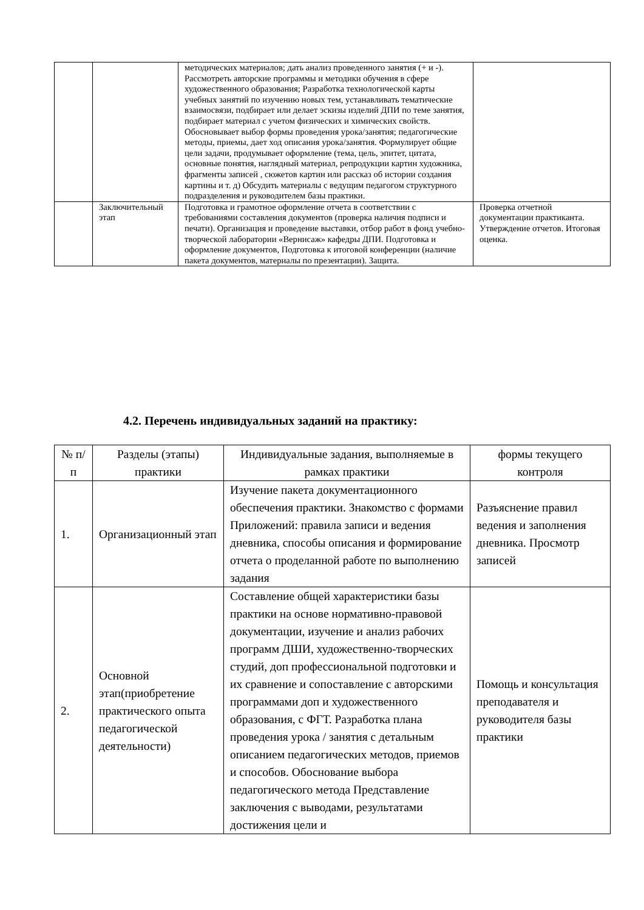| | | методических материалов; дать анализ проведенного занятия (+ и -). Рассмотреть авторские программы и методики обучения в сфере художественного образования; Разработка технологической карты учебных занятий по изучению новых тем, устанавливать тематические взаимосвязи, подбирает или делает эскизы изделий ДПИ по теме занятия, подбирает материал с учетом физических и химических свойств. Обосновывает выбор формы проведения урока/занятия; педагогические методы, приемы, дает ход описания урока/занятия. Формулирует общие цели задачи, продумывает оформление (тема, цель, эпитет, цитата, основные понятия, наглядный материал, репродукции картин художника, фрагменты записей , сюжетов картин или рассказ об истории создания картины и т. д) Обсудить материалы с ведущим педагогом структурного подразделения и руководителем базы практики. | |
| | Заключительный этап | Подготовка и грамотное оформление отчета в соответствии с требованиями составления документов (проверка наличия подписи и печати). Организация и проведение выставки, отбор работ в фонд учебно-творческой лаборатории «Вернисаж» кафедры ДПИ. Подготовка и оформление документов, Подготовка к итоговой конференции (наличие пакета документов, материалы по презентации). Защита. | Проверка отчетной документации практиканта. Утверждение отчетов. Итоговая оценка. |
4.2. Перечень индивидуальных заданий на практику:
| № п/п | Разделы (этапы) практики | Индивидуальные задания, выполняемые в рамках практики | формы текущего контроля |
| --- | --- | --- | --- |
| 1. | Организационный этап | Изучение пакета документационного обеспечения практики. Знакомство с формами Приложений: правила записи и ведения дневника, способы описания и формирование отчета о проделанной работе по выполнению задания | Разъяснение правил ведения и заполнения дневника. Просмотр записей |
| 2. | Основной этап(приобретение практического опыта педагогической деятельности) | Составление общей характеристики базы практики на основе нормативно-правовой документации, изучение и анализ рабочих программ ДШИ, художественно-творческих студий, доп профессиональной подготовки и их сравнение и сопоставление с авторскими программами доп и художественного образования, с ФГТ. Разработка плана проведения урока / занятия с детальным описанием педагогических методов, приемов и способов. Обоснование выбора педагогического метода Представление заключения с выводами, результатами достижения цели и | Помощь и консультация преподавателя и руководителя базы практики |